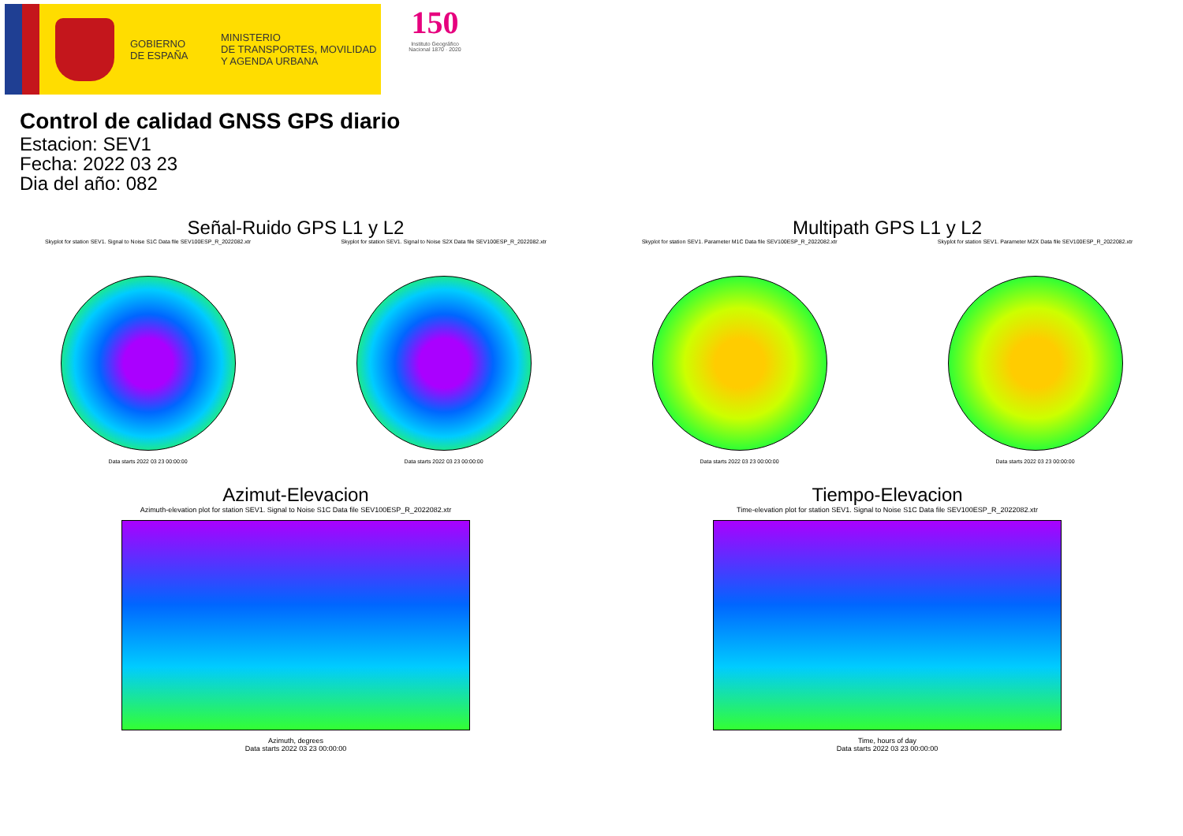GOBIERNO
DE ESPAÑA
MINISTERIO
DE TRANSPORTES, MOVILIDAD
Y AGENDA URBANA
150
Instituto Geográfico
Nacional 1870 · 2020
Control de calidad GNSS GPS diario
Estacion: SEV1
Fecha: 2022 03 23
Dia del año: 082
Señal-Ruido GPS L1 y L2
Skyplot for station SEV1. Signal to Noise S1C Data file SEV100ESP_R_2022082.xtr
Data starts 2022 03 23 00:00:00
Skyplot for station SEV1. Signal to Noise S2X Data file SEV100ESP_R_2022082.xtr
Data starts 2022 03 23 00:00:00
Multipath GPS L1 y L2
Skyplot for station SEV1. Parameter M1C Data file SEV100ESP_R_2022082.xtr
Data starts 2022 03 23 00:00:00
Skyplot for station SEV1. Parameter M2X Data file SEV100ESP_R_2022082.xtr
Data starts 2022 03 23 00:00:00
Azimut-Elevacion
Azimuth-elevation plot for station SEV1. Signal to Noise S1C Data file SEV100ESP_R_2022082.xtr
Azimuth, degrees
Data starts 2022 03 23 00:00:00
Tiempo-Elevacion
Time-elevation plot for station SEV1. Signal to Noise S1C Data file SEV100ESP_R_2022082.xtr
Time, hours of day
Data starts 2022 03 23 00:00:00